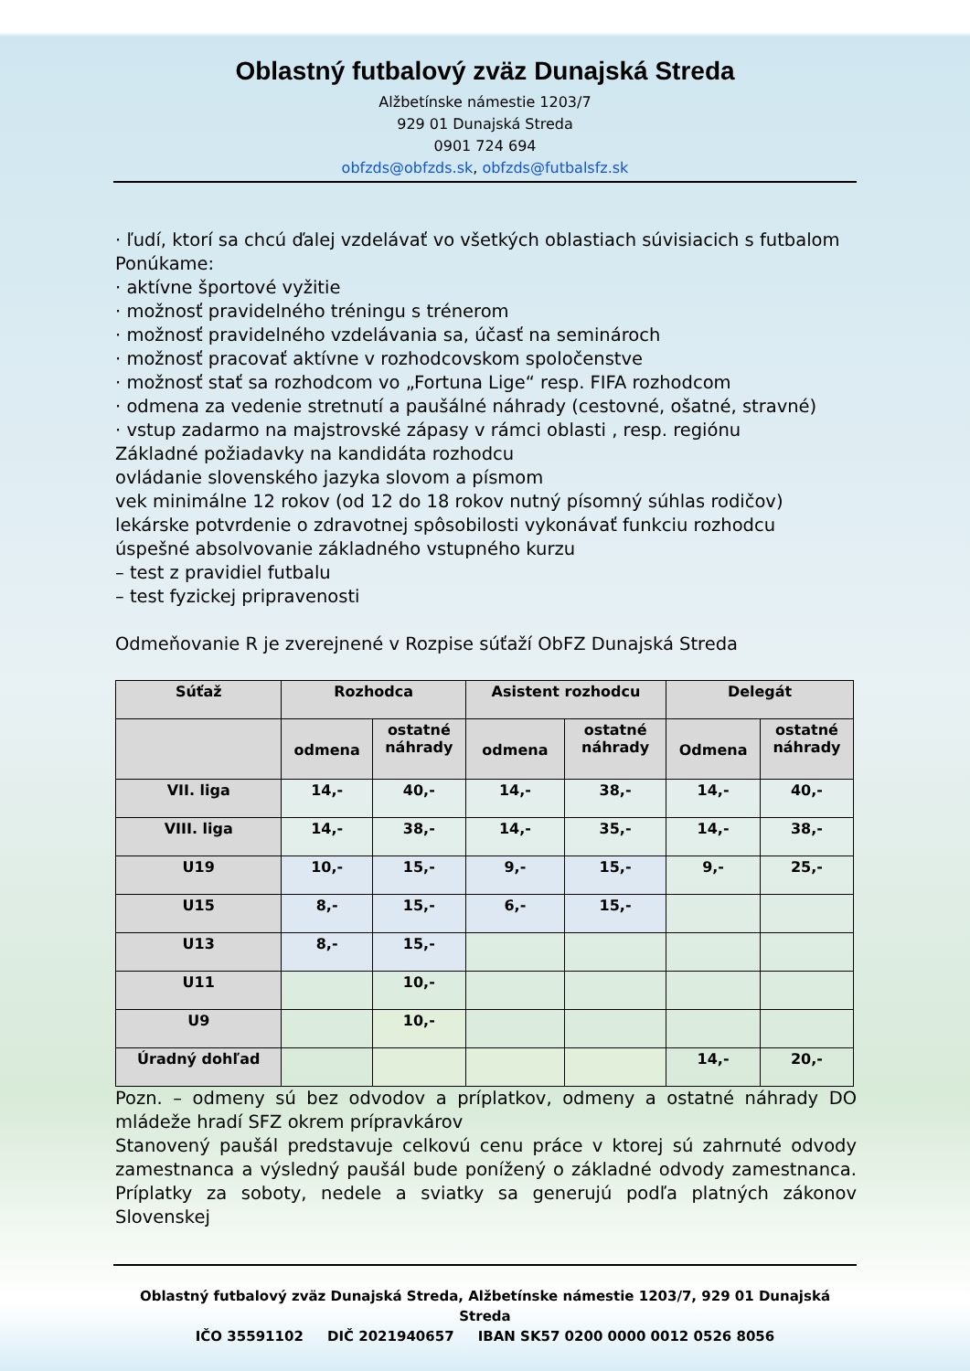Oblastný futbalový zväz Dunajská Streda
Alžbetínske námestie 1203/7
929 01 Dunajská Streda
0901 724 694
obfzds@obfzds.sk, obfzds@futbalsfz.sk
· ľudí, ktorí sa chcú ďalej vzdelávať vo všetkých oblastiach súvisiacich s futbalom
Ponúkame:
· aktívne športové vyžitie
· možnosť pravidelného tréningu s trénerom
· možnosť pravidelného vzdelávania sa, účasť na seminároch
· možnosť pracovať aktívne v rozhodcovskom spoločenstve
· možnosť stať sa rozhodcom vo „Fortuna Lige“ resp. FIFA rozhodcom
· odmena za vedenie stretnutí a paušálné náhrady (cestovné, ošatné, stravné)
· vstup zadarmo na majstrovské zápasy v rámci oblasti , resp. regiónu
Základné požiadavky na kandidáta rozhodcu
ovládanie slovenského jazyka slovom a písmom
vek minimálne 12 rokov (od 12 do 18 rokov nutný písomný súhlas rodičov)
lekárske potvrdenie o zdravotnej spôsobilosti vykonávať funkciu rozhodcu
úspešné absolvovanie základného vstupného kurzu
– test z pravidiel futbalu
– test fyzickej pripravenosti
Odmeňovanie R je zverejnené v Rozpise súťaží ObFZ Dunajská Streda
| Súťaž | Rozhodca | | Asistent rozhodcu | | Delegát | |
| --- | --- | --- | --- | --- | --- | --- |
| | odmena | ostatné náhrady | odmena | ostatné náhrady | Odmena | ostatné náhrady |
| VII. liga | 14,- | 40,- | 14,- | 38,- | 14,- | 40,- |
| VIII. liga | 14,- | 38,- | 14,- | 35,- | 14,- | 38,- |
| U19 | 10,- | 15,- | 9,- | 15,- | 9,- | 25,- |
| U15 | 8,- | 15,- | 6,- | 15,- | | |
| U13 | 8,- | 15,- | | | | |
| U11 | | 10,- | | | | |
| U9 | | 10,- | | | | |
| Úradný dohľad | | | | | 14,- | 20,- |
Pozn. – odmeny sú bez odvodov a príplatkov, odmeny a ostatné náhrady DO mládeže hradí SFZ okrem prípravkárov
Stanovený paušál predstavuje celkovú cenu práce v ktorej sú zahrnuté odvody zamestnanca a výsledný paušál bude ponížený o základné odvody zamestnanca. Príplatky za soboty, nedele a sviatky sa generujú podľa platných zákonov Slovenskej
Oblastný futbalový zväz Dunajská Streda, Alžbetínske námestie 1203/7, 929 01 Dunajská Streda
IČO 35591102 DIČ 2021940657 IBAN SK57 0200 0000 0012 0526 8056